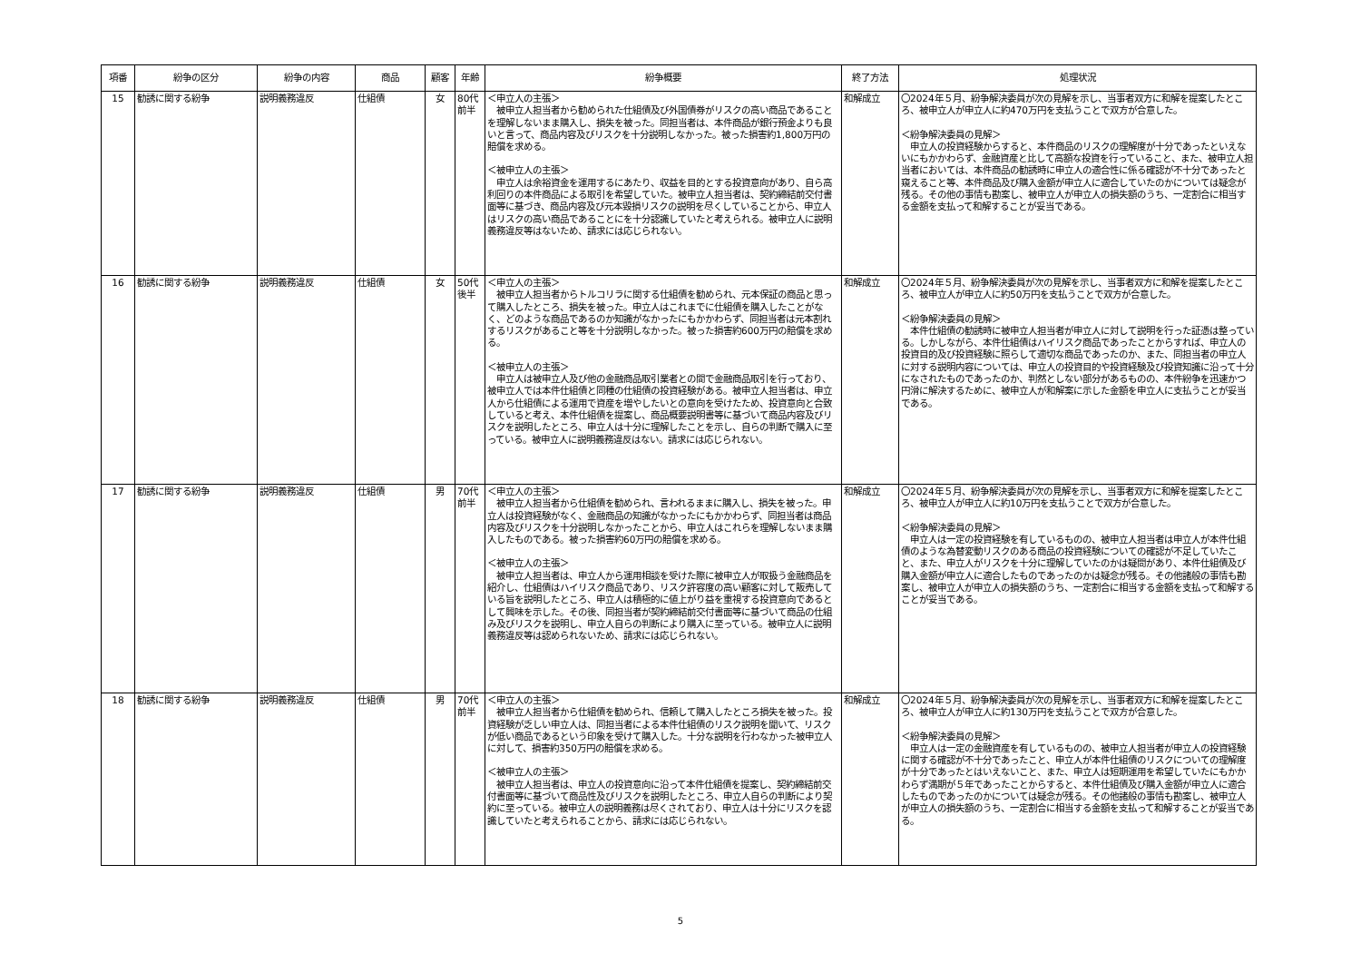| 項番 | 紛争の区分 | 紛争の内容 | 商品 | 顧客 | 年齢 | 紛争概要 | 終了方法 | 処理状況 |
| --- | --- | --- | --- | --- | --- | --- | --- | --- |
| 15 | 勧誘に関する紛争 | 説明義務違反 | 仕組債 | 女 | 80代 前半 | ＜申立人の主張＞ 被申立人担当者から勧められた仕組債及び外国債券がリスクの高い商品であることを理解しないまま購入し、損失を被った。同担当者は、本件商品が銀行預金よりも良いと言って、商品内容及びリスクを十分説明しなかった。被った損害約1,800万円の賠償を求める。 ＜被申立人の主張＞ 申立人は余裕資金を運用するにあたり、収益を目的とする投資意向があり、自ら高利回りの本件商品による取引を希望していた。被申立人担当者は、契約締結前交付書面等に基づき、商品内容及び元本毀損リスクの説明を尽くしていることから、申立人はリスクの高い商品であることにを十分認識していたと考えられる。被申立人に説明義務違反等はないため、請求には応じられない。 | 和解成立 | 〇2024年５月、紛争解決委員が次の見解を示し、当事者双方に和解を提案したところ、被申立人が申立人に約470万円を支払うことで双方が合意した。 ＜紛争解決委員の見解＞ 申立人の投資経験からすると、本件商品のリスクの理解度が十分であったといえないにもかかわらず、金融資産と比して高額な投資を行っていること、また、被申立人担当者においては、本件商品の勧誘時に申立人の適合性に係る確認が不十分であったと窺えること等、本件商品及び購入金額が申立人に適合していたのかについては疑念が残る。その他の事情も勘案し、被申立人が申立人の損失額のうち、一定割合に相当する金額を支払って和解することが妥当である。 |
| 16 | 勧誘に関する紛争 | 説明義務違反 | 仕組債 | 女 | 50代 後半 | ＜申立人の主張＞ 被申立人担当者からトルコリラに関する仕組債を勧められ、元本保証の商品と思って購入したところ、損失を被った。申立人はこれまでに仕組債を購入したことがなく、どのような商品であるのか知識がなかったにもかかわらず、同担当者は元本割れするリスクがあること等を十分説明しなかった。被った損害約600万円の賠償を求める。 ＜被申立人の主張＞ 申立人は被申立人及び他の金融商品取引業者との間で金融商品取引を行っており、被申立人では本件仕組債と同種の仕組債の投資経験がある。被申立人担当者は、申立人から仕組債による運用で資産を増やしたいとの意向を受けたため、投資意向と合致していると考え、本件仕組債を提案し、商品概要説明書等に基づいて商品内容及びリスクを説明したところ、申立人は十分に理解したことを示し、自らの判断で購入に至っている。被申立人に説明義務違反はない。請求には応じられない。 | 和解成立 | 〇2024年５月、紛争解決委員が次の見解を示し、当事者双方に和解を提案したところ、被申立人が申立人に約50万円を支払うことで双方が合意した。 ＜紛争解決委員の見解＞ 本件仕組債の勧誘時に被申立人担当者が申立人に対して説明を行った証憑は整っている。しかしながら、本件仕組債はハイリスク商品であったことからすれば、申立人の投資目的及び投資経験に照らして適切な商品であったのか、また、同担当者の申立人に対する説明内容については、申立人の投資目的や投資経験及び投資知識に沿って十分になされたものであったのか、判然としない部分があるものの、本件紛争を迅速かつ円滑に解決するために、被申立人が和解案に示した金額を申立人に支払うことが妥当である。 |
| 17 | 勧誘に関する紛争 | 説明義務違反 | 仕組債 | 男 | 70代 前半 | ＜申立人の主張＞ 被申立人担当者から仕組債を勧められ、言われるままに購入し、損失を被った。申立人は投資経験がなく、金融商品の知識がなかったにもかかわらず、同担当者は商品内容及びリスクを十分説明しなかったことから、申立人はこれらを理解しないまま購入したものである。被った損害約60万円の賠償を求める。 ＜被申立人の主張＞ 被申立人担当者は、申立人から運用相談を受けた際に被申立人が取扱う金融商品を紹介し、仕組債はハイリスク商品であり、リスク許容度の高い顧客に対して販売している旨を説明したところ、申立人は積極的に値上がり益を重視する投資意向であるとして興味を示した。その後、同担当者が契約締結前交付書面等に基づいて商品の仕組み及びリスクを説明し、申立人自らの判断により購入に至っている。被申立人に説明義務違反等は認められないため、請求には応じられない。 | 和解成立 | 〇2024年５月、紛争解決委員が次の見解を示し、当事者双方に和解を提案したところ、被申立人が申立人に約10万円を支払うことで双方が合意した。 ＜紛争解決委員の見解＞ 申立人は一定の投資経験を有しているものの、被申立人担当者は申立人が本件仕組債のような為替変動リスクのある商品の投資経験についての確認が不足していたこと、また、申立人がリスクを十分に理解していたのかは疑問があり、本件仕組債及び購入金額が申立人に適合したものであったのかは疑念が残る。その他諸般の事情も勘案し、被申立人が申立人の損失額のうち、一定割合に相当する金額を支払って和解することが妥当である。 |
| 18 | 勧誘に関する紛争 | 説明義務違反 | 仕組債 | 男 | 70代 前半 | ＜申立人の主張＞ 被申立人担当者から仕組債を勧められ、信頼して購入したところ損失を被った。投資経験が乏しい申立人は、同担当者による本件仕組債のリスク説明を聞いて、リスクが低い商品であるという印象を受けて購入した。十分な説明を行わなかった被申立人に対して、損害約350万円の賠償を求める。 ＜被申立人の主張＞ 被申立人担当者は、申立人の投資意向に沿って本件仕組債を提案し、契約締結前交付書面等に基づいて商品性及びリスクを説明したところ、申立人自らの判断により契約に至っている。被申立人の説明義務は尽くされており、申立人は十分にリスクを認識していたと考えられることから、請求には応じられない。 | 和解成立 | 〇2024年５月、紛争解決委員が次の見解を示し、当事者双方に和解を提案したところ、被申立人が申立人に約130万円を支払うことで双方が合意した。 ＜紛争解決委員の見解＞ 申立人は一定の金融資産を有しているものの、被申立人担当者が申立人の投資経験に関する確認が不十分であったこと、申立人が本件仕組債のリスクについての理解度が十分であったとはいえないこと、また、申立人は短期運用を希望していたにもかかわらず満期が５年であったことからすると、本件仕組債及び購入金額が申立人に適合したものであったのかについては疑念が残る。その他諸般の事情も勘案し、被申立人が申立人の損失額のうち、一定割合に相当する金額を支払って和解することが妥当である。 |
5